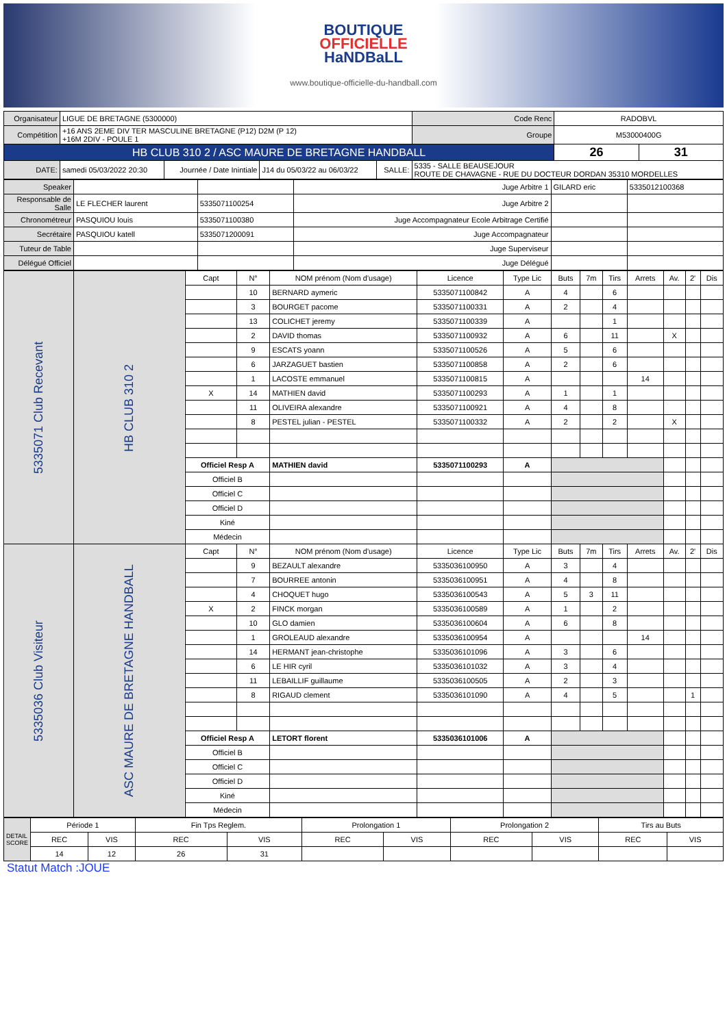BOUTIQUE
OFFICIELLE
HaNDBaLL
www.boutique-officielle-du-handball.com
| Organisateur | LIGUE DE BRETAGNE (5300000) | | | | | Code Renc | RADOBVL | |
| Compétition | +16 ANS 2EME DIV TER MASCULINE BRETAGNE (P12) D2M (P 12) +16M 2DIV - POULE 1 | | | | | Groupe | M53000400G | |
| HB CLUB 310 2 / ASC MAURE DE BRETAGNE HANDBALL | | | | | | | 26 | 31 |
| DATE: | samedi 05/03/2022 20:30 | Journée / Date Inintiale | J14 du 05/03/22 au 06/03/22 | SALLE: | 5335 - SALLE BEAUSEJOUR ROUTE DE CHAVAGNE - RUE DU DOCTEUR DORDAN 35310 MORDELLES | | | |
| Speaker | | | Juge Arbitre 1 | GILARD eric | 5335012100368 |
| Responsable de Salle | LE FLECHER laurent | 5335071100254 | Juge Arbitre 2 | | |
| Chronométreur | PASQUIOU louis | 5335071100380 | Juge Accompagnateur Ecole Arbitrage Certifié | | |
| Secrétaire | PASQUIOU katell | 5335071200091 | Juge Accompagnateur | | |
| Tuteur de Table | | | Juge Superviseur | | |
| Délégué Officiel | | | Juge Délégué | | |
| 5335071 Club Recevant | HB CLUB 310 2 | Capt | N° | NOM prénom (Nom d'usage) | Licence | Type Lic | Buts | 7m | Tirs | Arrets | Av. | 2' | Dis |
| | | | 10 | BERNARD aymeric | 5335071100842 | A | 4 | | 6 | | | | |
| | | | 3 | BOURGET pacome | 5335071100331 | A | 2 | | 4 | | | | |
| | | | 13 | COLICHET jeremy | 5335071100339 | A | | | 1 | | | | |
| | | | 2 | DAVID thomas | 5335071100932 | A | 6 | | 11 | | X | | |
| | | | 9 | ESCATS yoann | 5335071100526 | A | 5 | | 6 | | | | |
| | | | 6 | JARZAGUET bastien | 5335071100858 | A | 2 | | 6 | | | | |
| | | | 1 | LACOSTE emmanuel | 5335071100815 | A | | | | 14 | | | |
| | | X | 14 | MATHIEN david | 5335071100293 | A | 1 | | 1 | | | | |
| | | | 11 | OLIVEIRA alexandre | 5335071100921 | A | 4 | | 8 | | | | |
| | | | 8 | PESTEL julian - PESTEL | 5335071100332 | A | 2 | | 2 | | X | | |
| | | Officiel Resp A | | MATHIEN david | 5335071100293 | A | | | | | | | |
| | | Officiel B | | | | | | | | | | | |
| | | Officiel C | | | | | | | | | | | |
| | | Officiel D | | | | | | | | | | | |
| | | Kiné | | | | | | | | | | | |
| | | Médecin | | | | | | | | | | | |
| 5335036 Club Visiteur | ASC MAURE DE BRETAGNE HANDBALL | Capt | N° | NOM prénom (Nom d'usage) | Licence | Type Lic | Buts | 7m | Tirs | Arrets | Av. | 2' | Dis |
| | | | 9 | BEZAULT alexandre | 5335036100950 | A | 3 | | 4 | | | | |
| | | | 7 | BOURREE antonin | 5335036100951 | A | 4 | | 8 | | | | |
| | | | 4 | CHOQUET hugo | 5335036100543 | A | 5 | 3 | 11 | | | | |
| | | X | 2 | FINCK morgan | 5335036100589 | A | 1 | | 2 | | | | |
| | | | 10 | GLO damien | 5335036100604 | A | 6 | | 8 | | | | |
| | | | 1 | GROLEAUD alexandre | 5335036100954 | A | | | | 14 | | | |
| | | | 14 | HERMANT jean-christophe | 5335036101096 | A | 3 | | 6 | | | | |
| | | | 6 | LE HIR cyril | 5335036101032 | A | 3 | | 4 | | | | |
| | | | 11 | LEBAILLIF guillaume | 5335036100505 | A | 2 | | 3 | | | | |
| | | | 8 | RIGAUD clement | 5335036101090 | A | 4 | | 5 | | | 1 | |
| | | Officiel Resp A | | LETORT florent | 5335036101006 | A | | | | | | | |
| | | Officiel B | | | | | | | | | | | |
| | | Officiel C | | | | | | | | | | | |
| | | Officiel D | | | | | | | | | | | |
| | | Kiné | | | | | | | | | | | |
| | | Médecin | | | | | | | | | | | |
| DETAIL SCORE | Période 1 | | Fin Tps Reglem. | | Prolongation 1 | | Prolongation 2 | | Tirs au Buts | |
| | REC | VIS | REC | VIS | REC | VIS | REC | VIS | REC | VIS |
| | 14 | 12 | 26 | 31 | | | | | | |
Statut Match :JOUE